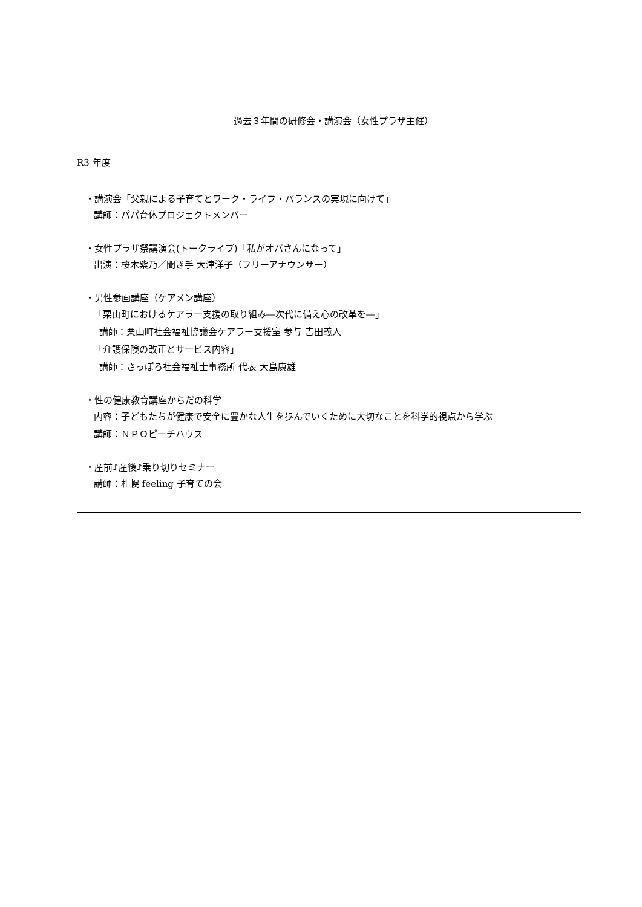過去３年間の研修会・講演会（女性プラザ主催）
R3 年度
・講演会「父親による子育てとワーク・ライフ・バランスの実現に向けて」
講師：パパ育休プロジェクトメンバー
・女性プラザ祭講演会(トークライブ)「私がオバさんになって」
出演：桜木紫乃／聞き手 大津洋子（フリーアナウンサー）
・男性参画講座（ケアメン講座）
「栗山町におけるケアラー支援の取り組み―次代に備え心の改革を―」
講師：栗山町社会福祉協議会ケアラー支援室 参与 吉田義人
「介護保険の改正とサービス内容」
講師：さっぽろ社会福祉士事務所 代表 大島康雄
・性の健康教育講座からだの科学
内容：子どもたちが健康で安全に豊かな人生を歩んでいくために大切なことを科学的視点から学ぶ
講師：ＮＰＯピーチハウス
・産前♪産後♪乗り切りセミナー
講師：札幌 feeling 子育ての会